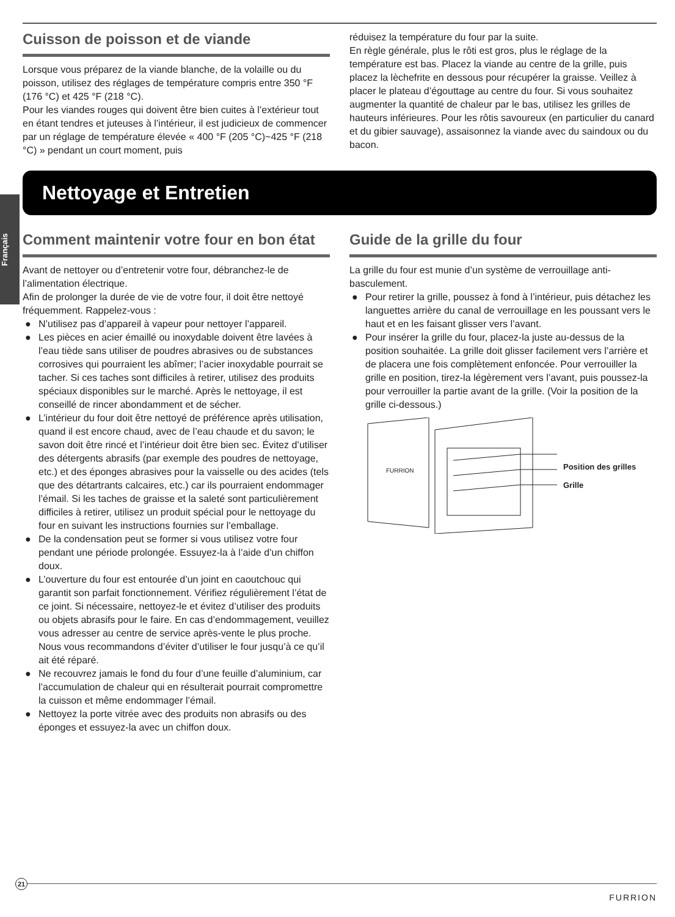Français
Cuisson de poisson et de viande
Lorsque vous préparez de la viande blanche, de la volaille ou du poisson, utilisez des réglages de température compris entre 350 °F (176 °C) et 425 °F (218 °C).
Pour les viandes rouges qui doivent être bien cuites à l’extérieur tout en étant tendres et juteuses à l’intérieur, il est judicieux de commencer par un réglage de température élevée « 400 °F (205 °C)~425 °F (218 °C) » pendant un court moment, puis
réduisez la température du four par la suite.
En règle générale, plus le rôti est gros, plus le réglage de la température est bas. Placez la viande au centre de la grille, puis placez la lèchefrite en dessous pour récupérer la graisse. Veillez à placer le plateau d’égouttage au centre du four. Si vous souhaitez augmenter la quantité de chaleur par le bas, utilisez les grilles de hauteurs inférieures. Pour les rôtis savoureux (en particulier du canard et du gibier sauvage), assaisonnez la viande avec du saindoux ou du bacon.
Nettoyage et Entretien
Comment maintenir votre four en bon état
Avant de nettoyer ou d’entretenir votre four, débranchez-le de l’alimentation électrique.
Afin de prolonger la durée de vie de votre four, il doit être nettoyé fréquemment. Rappelez-vous :
● N’utilisez pas d’appareil à vapeur pour nettoyer l’appareil.
● Les pièces en acier émaillé ou inoxydable doivent être lavées à l’eau tiède sans utiliser de poudres abrasives ou de substances corrosives qui pourraient les abîmer; l’acier inoxydable pourrait se tacher. Si ces taches sont difficiles à retirer, utilisez des produits spéciaux disponibles sur le marché. Après le nettoyage, il est conseillé de rincer abondamment et de sécher.
● L’intérieur du four doit être nettoyé de préférence après utilisation, quand il est encore chaud, avec de l’eau chaude et du savon; le savon doit être rincé et l’intérieur doit être bien sec. Évitez d’utiliser des détergents abrasifs (par exemple des poudres de nettoyage, etc.) et des éponges abrasives pour la vaisselle ou des acides (tels que des détartrants calcaires, etc.) car ils pourraient endommager l’émail. Si les taches de graisse et la saleté sont particulièrement difficiles à retirer, utilisez un produit spécial pour le nettoyage du four en suivant les instructions fournies sur l’emballage.
● De la condensation peut se former si vous utilisez votre four pendant une période prolongée. Essuyez-la à l’aide d’un chiffon doux.
● L’ouverture du four est entourée d’un joint en caoutchouc qui garantit son parfait fonctionnement. Vérifiez régulièrement l’état de ce joint. Si nécessaire, nettoyez-le et évitez d’utiliser des produits ou objets abrasifs pour le faire. En cas d’endommagement, veuillez vous adresser au centre de service après-vente le plus proche. Nous vous recommandons d’éviter d’utiliser le four jusqu’à ce qu’il ait été réparé.
● Ne recouvrez jamais le fond du four d’une feuille d’aluminium, car l’accumulation de chaleur qui en résulterait pourrait compromettre la cuisson et même endommager l’émail.
● Nettoyez la porte vitrée avec des produits non abrasifs ou des éponges et essuyez-la avec un chiffon doux.
Guide de la grille du four
La grille du four est munie d’un système de verrouillage anti-basculement.
● Pour retirer la grille, poussez à fond à l’intérieur, puis détachez les languettes arrière du canal de verrouillage en les poussant vers le haut et en les faisant glisser vers l’avant.
● Pour insérer la grille du four, placez-la juste au-dessus de la position souhaitée. La grille doit glisser facilement vers l’arrière et de placera une fois complètement enfoncée. Pour verrouiller la grille en position, tirez-la légèrement vers l’avant, puis poussez-la pour verrouiller la partie avant de la grille. (Voir la position de la grille ci-dessous.)
FURRION
Position des grilles
Grille
21
FURRION